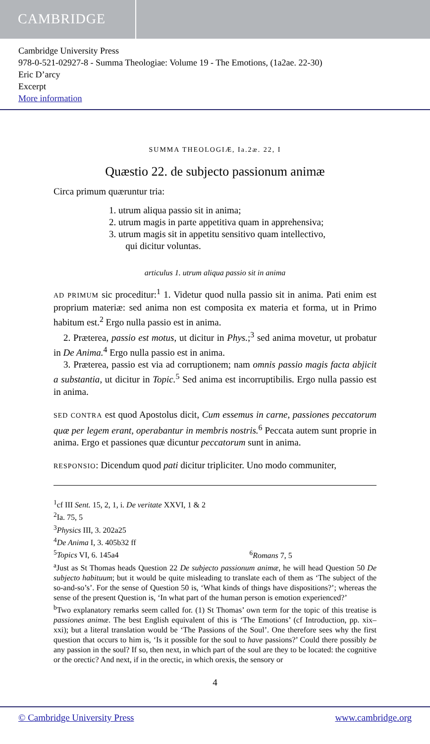CAMBRIDGE
Cambridge University Press
978-0-521-02927-8 - Summa Theologiae: Volume 19 - The Emotions, (1a2ae. 22-30)
Eric D’arcy
Excerpt
More information
SUMMA THEOLOGIÆ, Ia.2æ. 22, I
Quæstio 22. de subjecto passionum animæ
Circa primum quæruntur tria:
1. utrum aliqua passio sit in anima;
2. utrum magis in parte appetitiva quam in apprehensiva;
3. utrum magis sit in appetitu sensitivo quam intellectivo,
qui dicitur voluntas.
articulus 1. utrum aliqua passio sit in anima
AD PRIMUM sic proceditur:<sup>1</sup> 1. Videtur quod nulla passio sit in anima. Pati enim est proprium materiæ: sed anima non est composita ex materia et forma, ut in Primo habitum est.<sup>2</sup> Ergo nulla passio est in anima.
2. Præterea, passio est motus, ut dicitur in Phys.;<sup>3</sup> sed anima movetur, ut probatur in De Anima.<sup>4</sup> Ergo nulla passio est in anima.
3. Præterea, passio est via ad corruptionem; nam omnis passio magis facta abjicit a substantia, ut dicitur in Topic.<sup>5</sup> Sed anima est incorruptibilis. Ergo nulla passio est in anima.
SED CONTRA est quod Apostolus dicit, Cum essemus in carne, passiones peccatorum quæ per legem erant, operabantur in membris nostris.<sup>6</sup> Peccata autem sunt proprie in anima. Ergo et passiones quæ dicuntur peccatorum sunt in anima.
RESPONSIO: Dicendum quod pati dicitur tripliciter. Uno modo communiter,
<sup>1</sup> cf III Sent. 15, 2, 1, i. De veritate XXVI, 1 & 2
<sup>2</sup> Ia. 75, 5
<sup>3</sup> Physics III, 3. 202a25
<sup>4</sup> De Anima I, 3. 405b32 ff
<sup>5</sup> Topics VI, 6. 145a4 <sup>6</sup>Romans 7, 5
<sup>a</sup> Just as St Thomas heads Question 22 De subjecto passionum animæ, he will head Question 50 De subjecto habituum; but it would be quite misleading to translate each of them as ‘The subject of the so-and-so’s’. For the sense of Question 50 is, ‘What kinds of things have dispositions?’; whereas the sense of the present Question is, ‘In what part of the human person is emotion experienced?’
<sup>b</sup> Two explanatory remarks seem called for. (1) St Thomas’ own term for the topic of this treatise is passiones animæ. The best English equivalent of this is ‘The Emotions’ (cf Introduction, pp. xix–xxi); but a literal translation would be ‘The Passions of the Soul’. One therefore sees why the first question that occurs to him is, ‘Is it possible for the soul to have passions?’ Could there possibly be any passion in the soul? If so, then next, in which part of the soul are they to be located: the cognitive or the orectic? And next, if in the orectic, in which orexis, the sensory or
4
© Cambridge University Press www.cambridge.org